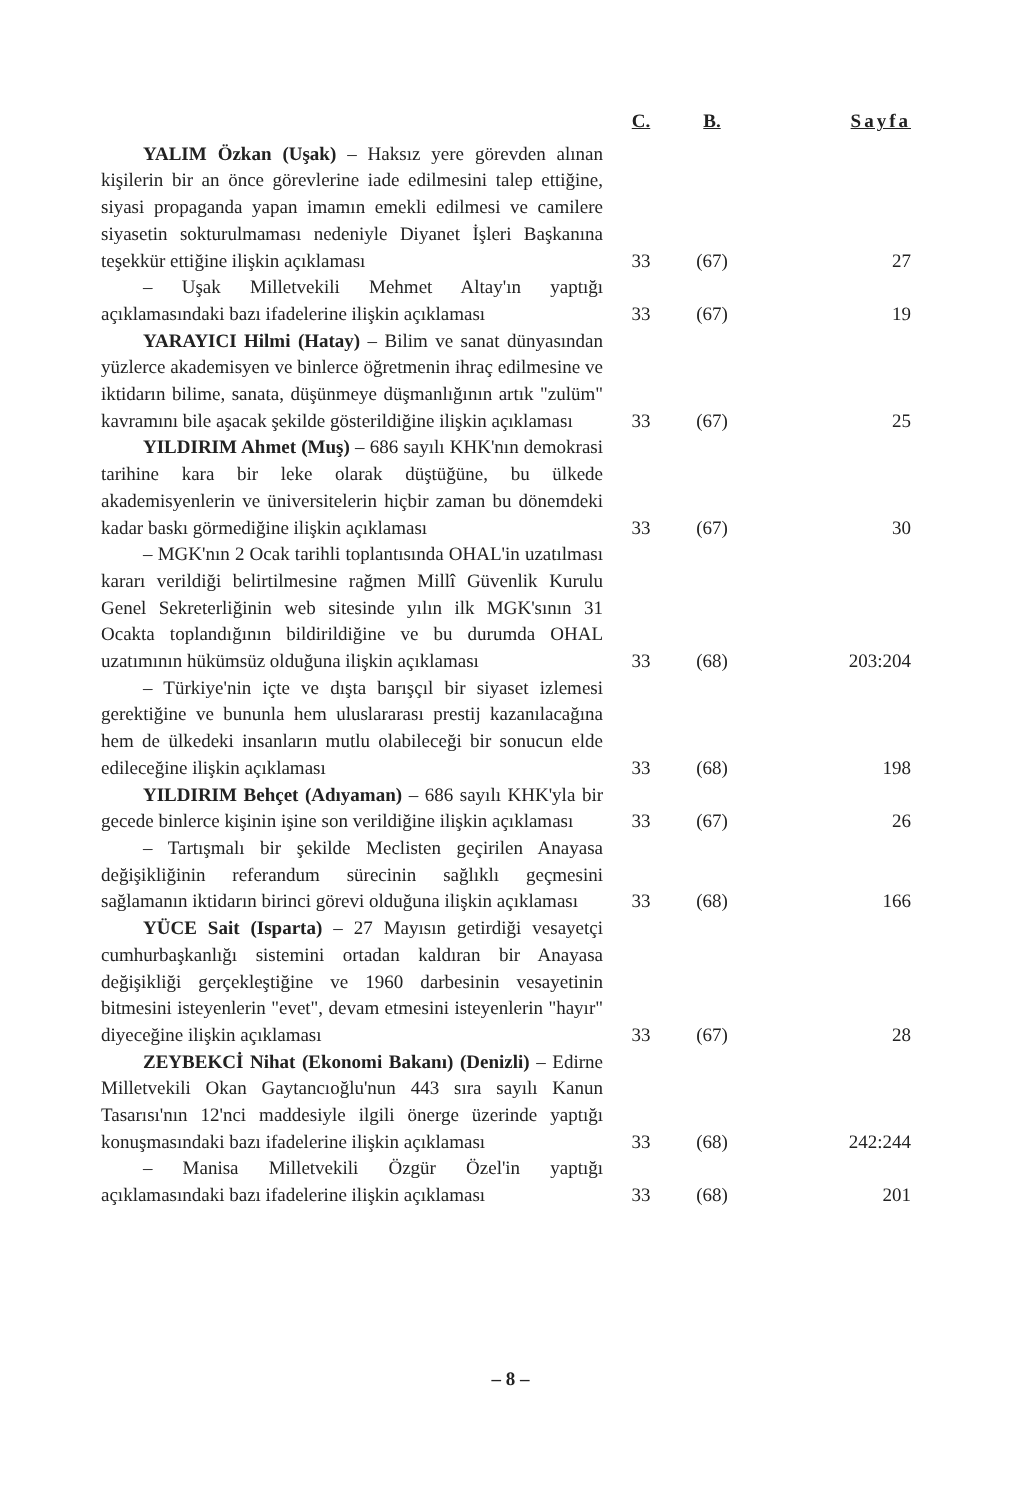| | C. | B. | Sayfa |
| --- | --- | --- | --- |
| YALIM Özkan (Uşak) – Haksız yere görevden alınan kişilerin bir an önce görevlerine iade edilmesini talep ettiğine, siyasi propaganda yapan imamın emekli edilmesi ve camilere siyasetin sokturulmaması nedeniyle Diyanet İşleri Başkanına teşekkür ettiğine ilişkin açıklaması | 33 | (67) | 27 |
| – Uşak Milletvekili Mehmet Altay'ın yaptığı açıklamasındaki bazı ifadelerine ilişkin açıklaması | 33 | (67) | 19 |
| YARAYICI Hilmi (Hatay) – Bilim ve sanat dünyasından yüzlerce akademisyen ve binlerce öğretmenin ihraç edilmesine ve iktidarın bilime, sanata, düşünmeye düşmanlığının artık "zulüm" kavramını bile aşacak şekilde gösterildiğine ilişkin açıklaması | 33 | (67) | 25 |
| YILDIRIM Ahmet (Muş) – 686 sayılı KHK'nın demokrasi tarihine kara bir leke olarak düştüğüne, bu ülkede akademisyenlerin ve üniversitelerin hiçbir zaman bu dönemdeki kadar baskı görmediğine ilişkin açıklaması | 33 | (67) | 30 |
| – MGK'nın 2 Ocak tarihli toplantısında OHAL'in uzatılması kararı verildiği belirtilmesine rağmen Millî Güvenlik Kurulu Genel Sekreterliğinin web sitesinde yılın ilk MGK'sının 31 Ocakta toplandığının bildirildiğine ve bu durumda OHAL uzatımının hükümsüz olduğuna ilişkin açıklaması | 33 | (68) | 203:204 |
| – Türkiye'nin içte ve dışta barışçıl bir siyaset izlemesi gerektiğine ve bununla hem uluslararası prestij kazanılacağına hem de ülkedeki insanların mutlu olabileceği bir sonucun elde edileceğine ilişkin açıklaması | 33 | (68) | 198 |
| YILDIRIM Behçet (Adıyaman) – 686 sayılı KHK'yla bir gecede binlerce kişinin işine son verildiğine ilişkin açıklaması | 33 | (67) | 26 |
| – Tartışmalı bir şekilde Meclisten geçirilen Anayasa değişikliğinin referandum sürecinin sağlıklı geçmesini sağlamanın iktidarın birinci görevi olduğuna ilişkin açıklaması | 33 | (68) | 166 |
| YÜCE Sait (Isparta) – 27 Mayısın getirdiği vesayetçi cumhurbaşkanlığı sistemini ortadan kaldıran bir Anayasa değişikliği gerçekleştiğine ve 1960 darbesinin vesayetinin bitmesini isteyenlerin "evet", devam etmesini isteyenlerin "hayır" diyeceğine ilişkin açıklaması | 33 | (67) | 28 |
| ZEYBEKCİ Nihat (Ekonomi Bakanı) (Denizli) – Edirne Milletvekili Okan Gaytancıoğlu'nun 443 sıra sayılı Kanun Tasarısı'nın 12'nci maddesiyle ilgili önerge üzerinde yaptığı konuşmasındaki bazı ifadelerine ilişkin açıklaması | 33 | (68) | 242:244 |
| – Manisa Milletvekili Özgür Özel'in yaptığı açıklamasındaki bazı ifadelerine ilişkin açıklaması | 33 | (68) | 201 |
– 8 –